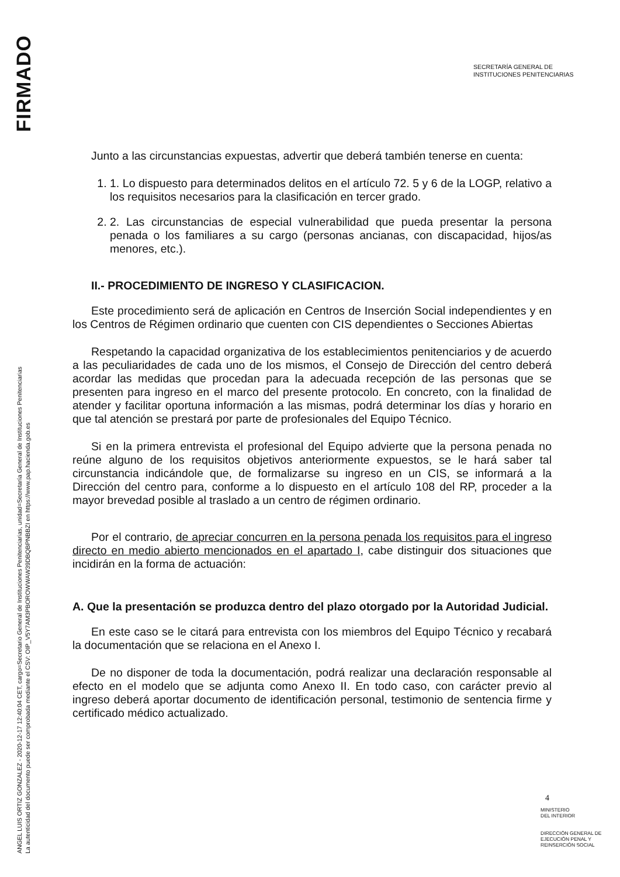FIRMADO
ANGEL LUIS ORTIZ GONZALEZ - 2020-12-17 12:40:04 CET, cargo=Secretario General de Instituciones Penitenciarias, unidad=Secretaría General de Instituciones Penitenciarias
La autenticidad del documento puede ser comprobada mediante el CSV: OIP_V5Y7AM3PBOROWWAW39DBQBPNBBZI en https://www.pap.hacienda.gob.es
SECRETARÍA GENERAL DE
INSTITUCIONES PENITENCIARIAS
Junto a las circunstancias expuestas, advertir que deberá también tenerse en cuenta:
1. 1. Lo dispuesto para determinados delitos en el artículo 72. 5 y 6 de la LOGP, relativo a los requisitos necesarios para la clasificación en tercer grado.
2. 2. Las circunstancias de especial vulnerabilidad que pueda presentar la persona penada o los familiares a su cargo (personas ancianas, con discapacidad, hijos/as menores, etc.).
II.- PROCEDIMIENTO DE INGRESO Y CLASIFICACION.
Este procedimiento será de aplicación en Centros de Inserción Social independientes y en los Centros de Régimen ordinario que cuenten con CIS dependientes o Secciones Abiertas
Respetando la capacidad organizativa de los establecimientos penitenciarios y de acuerdo a las peculiaridades de cada uno de los mismos, el Consejo de Dirección del centro deberá acordar las medidas que procedan para la adecuada recepción de las personas que se presenten para ingreso en el marco del presente protocolo. En concreto, con la finalidad de atender y facilitar oportuna información a las mismas, podrá determinar los días y horario en que tal atención se prestará por parte de profesionales del Equipo Técnico.
Si en la primera entrevista el profesional del Equipo advierte que la persona penada no reúne alguno de los requisitos objetivos anteriormente expuestos, se le hará saber tal circunstancia indicándole que, de formalizarse su ingreso en un CIS, se informará a la Dirección del centro para, conforme a lo dispuesto en el artículo 108 del RP, proceder a la mayor brevedad posible al traslado a un centro de régimen ordinario.
Por el contrario, de apreciar concurren en la persona penada los requisitos para el ingreso directo en medio abierto mencionados en el apartado I, cabe distinguir dos situaciones que incidirán en la forma de actuación:
A. Que la presentación se produzca dentro del plazo otorgado por la Autoridad Judicial.
En este caso se le citará para entrevista con los miembros del Equipo Técnico y recabará la documentación que se relaciona en el Anexo I.
De no disponer de toda la documentación, podrá realizar una declaración responsable al efecto en el modelo que se adjunta como Anexo II. En todo caso, con carácter previo al ingreso deberá aportar documento de identificación personal, testimonio de sentencia firme y certificado médico actualizado.
4
MINISTERIO
DEL INTERIOR
DIRECCIÓN GENERAL DE
EJECUCIÓN PENAL Y
REINSERCIÓN SOCIAL